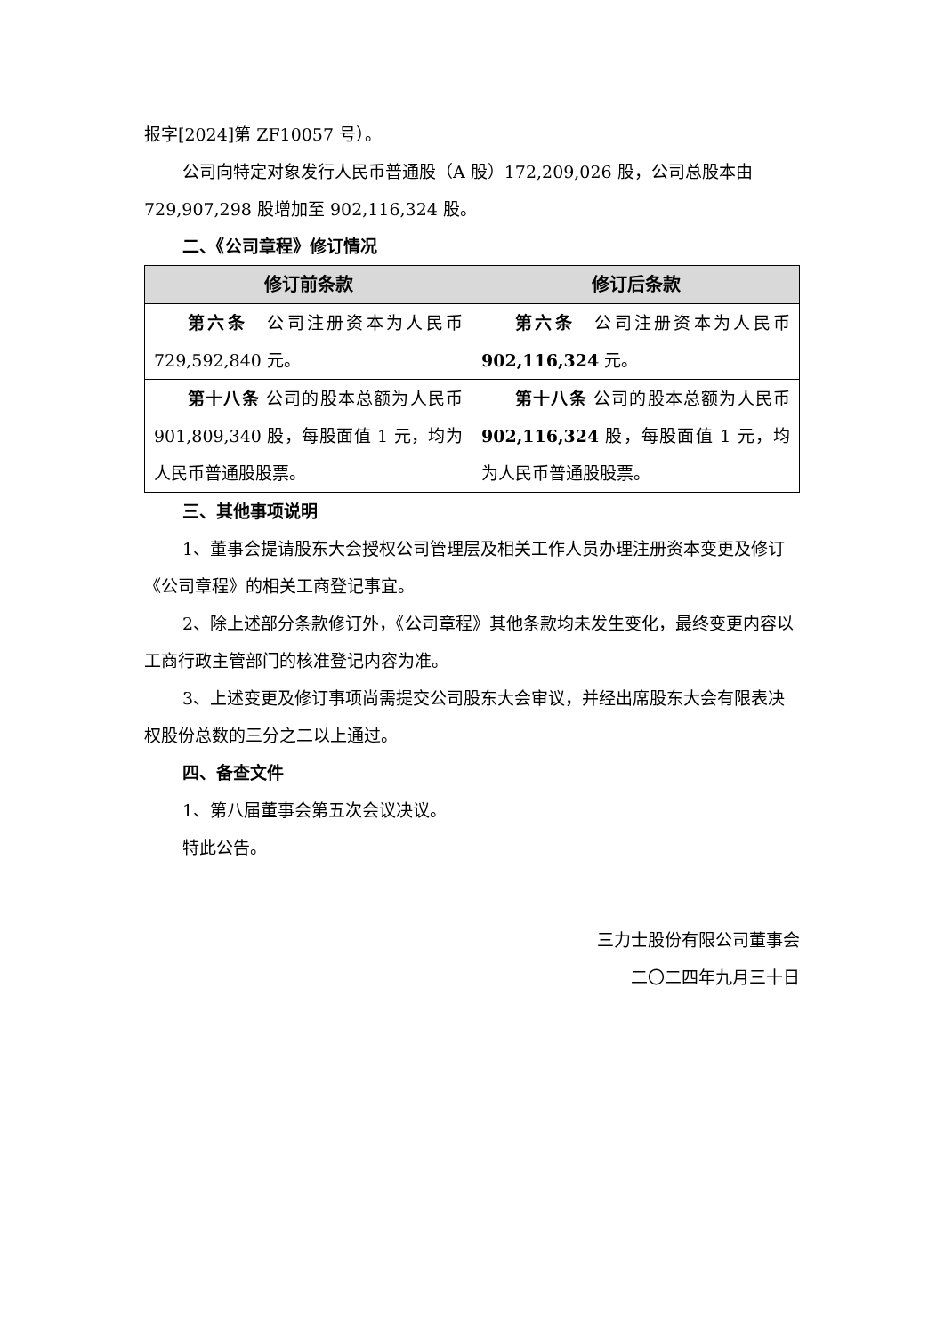报字[2024]第 ZF10057 号）。
公司向特定对象发行人民币普通股（A 股）172,209,026 股，公司总股本由 729,907,298 股增加至 902,116,324 股。
二、《公司章程》修订情况
| 修订前条款 | 修订后条款 |
| --- | --- |
| 第六条 公司注册资本为人民币 729,592,840 元。 | 第六条 公司注册资本为人民币 902,116,324 元。 |
| 第十八条 公司的股本总额为人民币 901,809,340 股，每股面值 1 元，均为人民币普通股股票。 | 第十八条 公司的股本总额为人民币 902,116,324 股，每股面值 1 元，均为人民币普通股股票。 |
三、其他事项说明
1、董事会提请股东大会授权公司管理层及相关工作人员办理注册资本变更及修订《公司章程》的相关工商登记事宜。
2、除上述部分条款修订外，《公司章程》其他条款均未发生变化，最终变更内容以工商行政主管部门的核准登记内容为准。
3、上述变更及修订事项尚需提交公司股东大会审议，并经出席股东大会有限表决权股份总数的三分之二以上通过。
四、备查文件
1、第八届董事会第五次会议决议。
特此公告。
三力士股份有限公司董事会
二〇二四年九月三十日